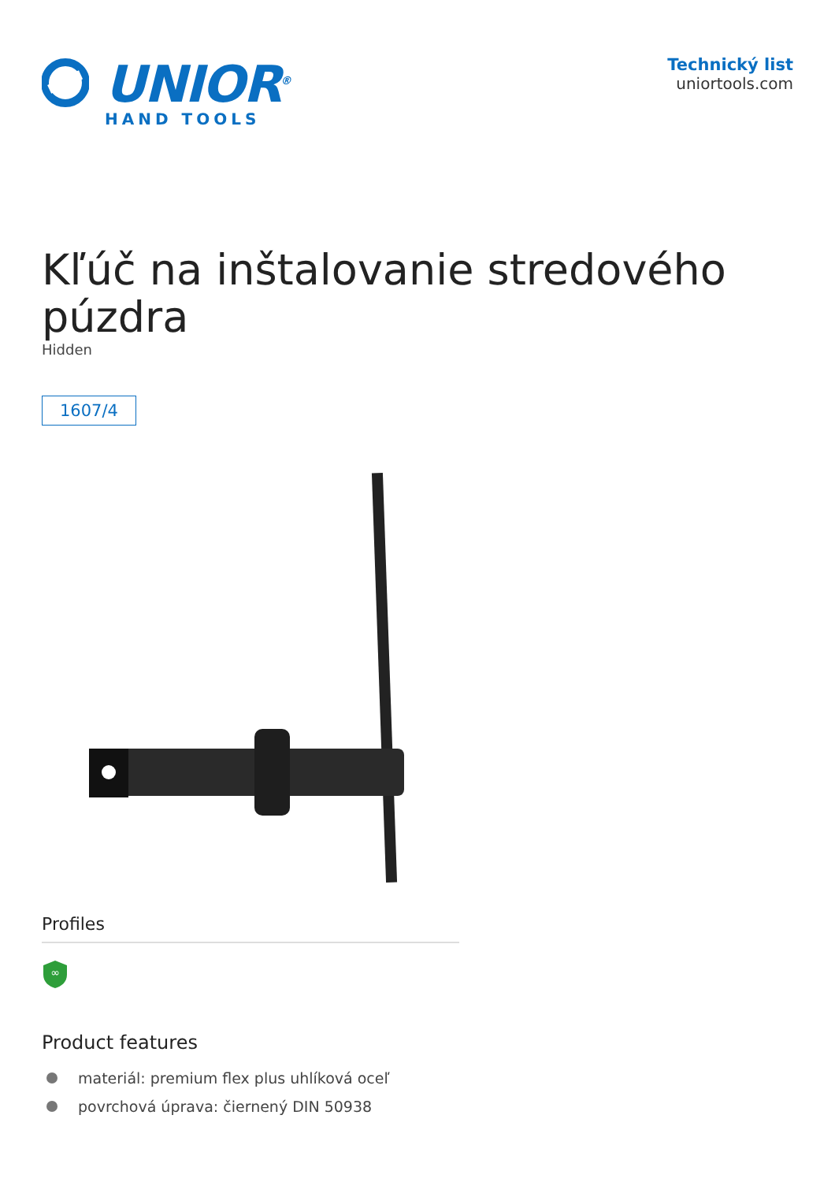UNIOR<sup>®</sup>
HAND TOOLS
Technický list
uniortools.com
Kľúč na inštalovanie stredového púzdra
Hidden
1607/4
Profiles
∞
Product features
materiál: premium flex plus uhlíková oceľ
povrchová úprava: čiernený DIN 50938